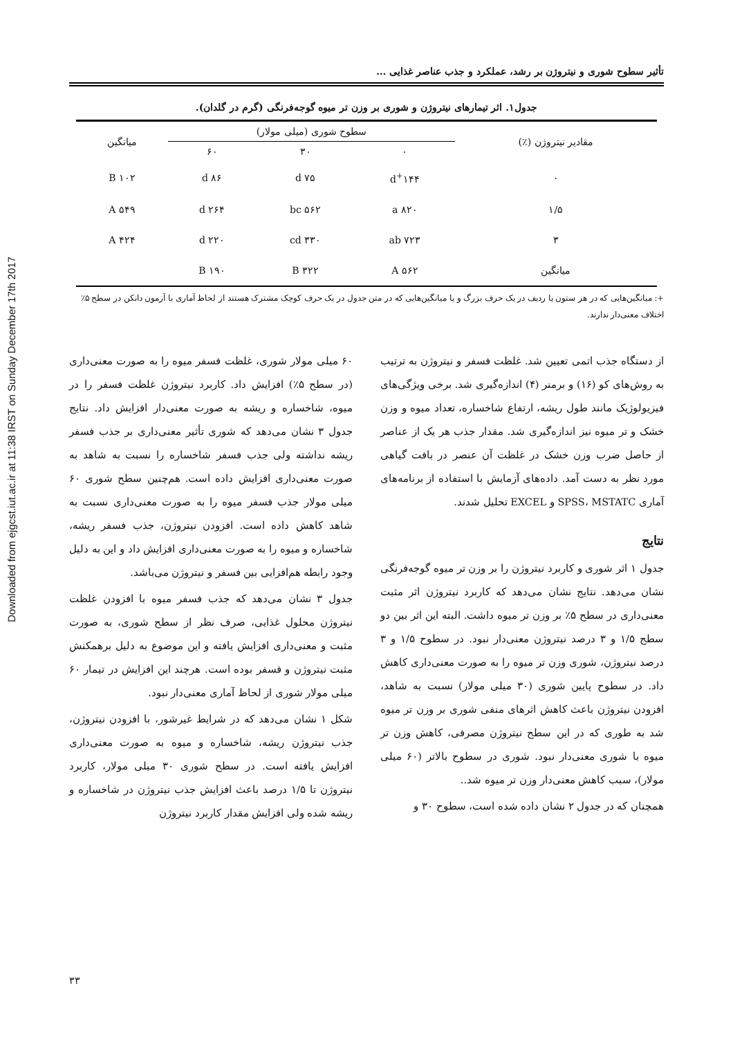Downloaded from ejgcst.iut.ac.ir at 11:38 IRST on Sunday December 17th 2017
تأثیر سطوح شوری و نیتروژن بر رشد، عملکرد و جذب عناصر غذایی ...
جدول۱. اثر تیمارهای نیتروژن و شوری بر وزن تر میوه گوجه‌فرنگی (گرم در گلدان).
| مقادیر نیتروژن (٪) | سطوح شوری (میلی مولار) | | | میانگین |
| --- | --- | --- | --- | --- |
| | ۰ | ۳۰ | ۶۰ | |
| ۰ | ۱۴۴<sup>+</sup>d | ۷۵ d | ۸۶ d | ۱۰۲ B |
| ۱/۵ | ۸۲۰ a | ۵۶۲ bc | ۲۶۴ d | ۵۴۹ A |
| ۳ | ۷۲۳ ab | ۳۳۰ cd | ۲۲۰ d | ۴۲۴ A |
| میانگین | ۵۶۲ A | ۳۲۲ B | ۱۹۰ B | |
+: میانگین‌هایی که در هر ستون یا ردیف در یک حرف بزرگ و یا میانگین‌هایی که در متن جدول در یک حرف کوچک مشترک هستند از لحاظ آماری با آزمون دانکن در سطح ۵٪ اختلاف معنی‌دار ندارند.
از دستگاه جذب اتمی تعیین شد. غلظت فسفر و نیتروژن به ترتیب به روش‌های کو (۱۶) و برمنر (۴) اندازه‌گیری شد. برخی ویژگی‌های فیزیولوژیک مانند طول ریشه، ارتفاع شاخساره، تعداد میوه و وزن خشک و تر میوه نیز اندازه‌گیری شد. مقدار جذب هر یک از عناصر از حاصل ضرب وزن خشک در غلظت آن عنصر در بافت گیاهی مورد نظر به دست آمد. داده‌های آزمایش با استفاده از برنامه‌های آماری SPSS، MSTATC و EXCEL تحلیل شدند.
نتایج
جدول ۱ اثر شوری و کاربرد نیتروژن را بر وزن تر میوه گوجه‌فرنگی نشان می‌دهد. نتایج نشان می‌دهد که کاربرد نیتروژن اثر مثبت معنی‌داری در سطح ۵٪ بر وزن تر میوه داشت. البته این اثر بین دو سطح ۱/۵ و ۳ درصد نیتروژن معنی‌دار نبود. در سطوح ۱/۵ و ۳ درصد نیتروژن، شوری وزن تر میوه را به صورت معنی‌داری کاهش داد. در سطوح پایین شوری (۳۰ میلی مولار) نسبت به شاهد، افزودن نیتروژن باعث کاهش اثرهای منفی شوری بر وزن تر میوه شد به طوری که در این سطح نیتروژن مصرفی، کاهش وزن تر میوه با شوری معنی‌دار نبود. شوری در سطوح بالاتر (۶۰ میلی مولار)، سبب کاهش معنی‌دار وزن تر میوه شد..
همچنان که در جدول ۲ نشان داده شده است، سطوح ۳۰ و
۶۰ میلی مولار شوری، غلظت فسفر میوه را به صورت معنی‌داری (در سطح ۵٪) افزایش داد. کاربرد نیتروژن غلظت فسفر را در میوه، شاخساره و ریشه به صورت معنی‌دار افزایش داد. نتایج جدول ۳ نشان می‌دهد که شوری تأثیر معنی‌داری بر جذب فسفر ریشه نداشته ولی جذب فسفر شاخساره را نسبت به شاهد به صورت معنی‌داری افزایش داده است. هم‌چنین سطح شوری ۶۰ میلی مولار جذب فسفر میوه را به صورت معنی‌داری نسبت به شاهد کاهش داده است. افزودن نیتروژن، جذب فسفر ریشه، شاخساره و میوه را به صورت معنی‌داری افزایش داد و این به دلیل وجود رابطه هم‌افزایی بین فسفر و نیتروژن می‌باشد.
جدول ۳ نشان می‌دهد که جذب فسفر میوه با افزودن غلظت نیتروژن محلول غذایی، صرف نظر از سطح شوری، به صورت مثبت و معنی‌داری افزایش یافته و این موضوع به دلیل برهمکنش مثبت نیتروژن و فسفر بوده است. هرچند این افزایش در تیمار ۶۰ میلی مولار شوری از لحاظ آماری معنی‌دار نبود.
شکل ۱ نشان می‌دهد که در شرایط غیرشور، با افزودن نیتروژن، جذب نیتروژن ریشه، شاخساره و میوه به صورت معنی‌داری افزایش یافته است. در سطح شوری ۳۰ میلی مولار، کاربرد نیتروژن تا ۱/۵ درصد باعث افزایش جذب نیتروژن در شاخساره و ریشه شده ولی افزایش مقدار کاربرد نیتروژن
۳۳